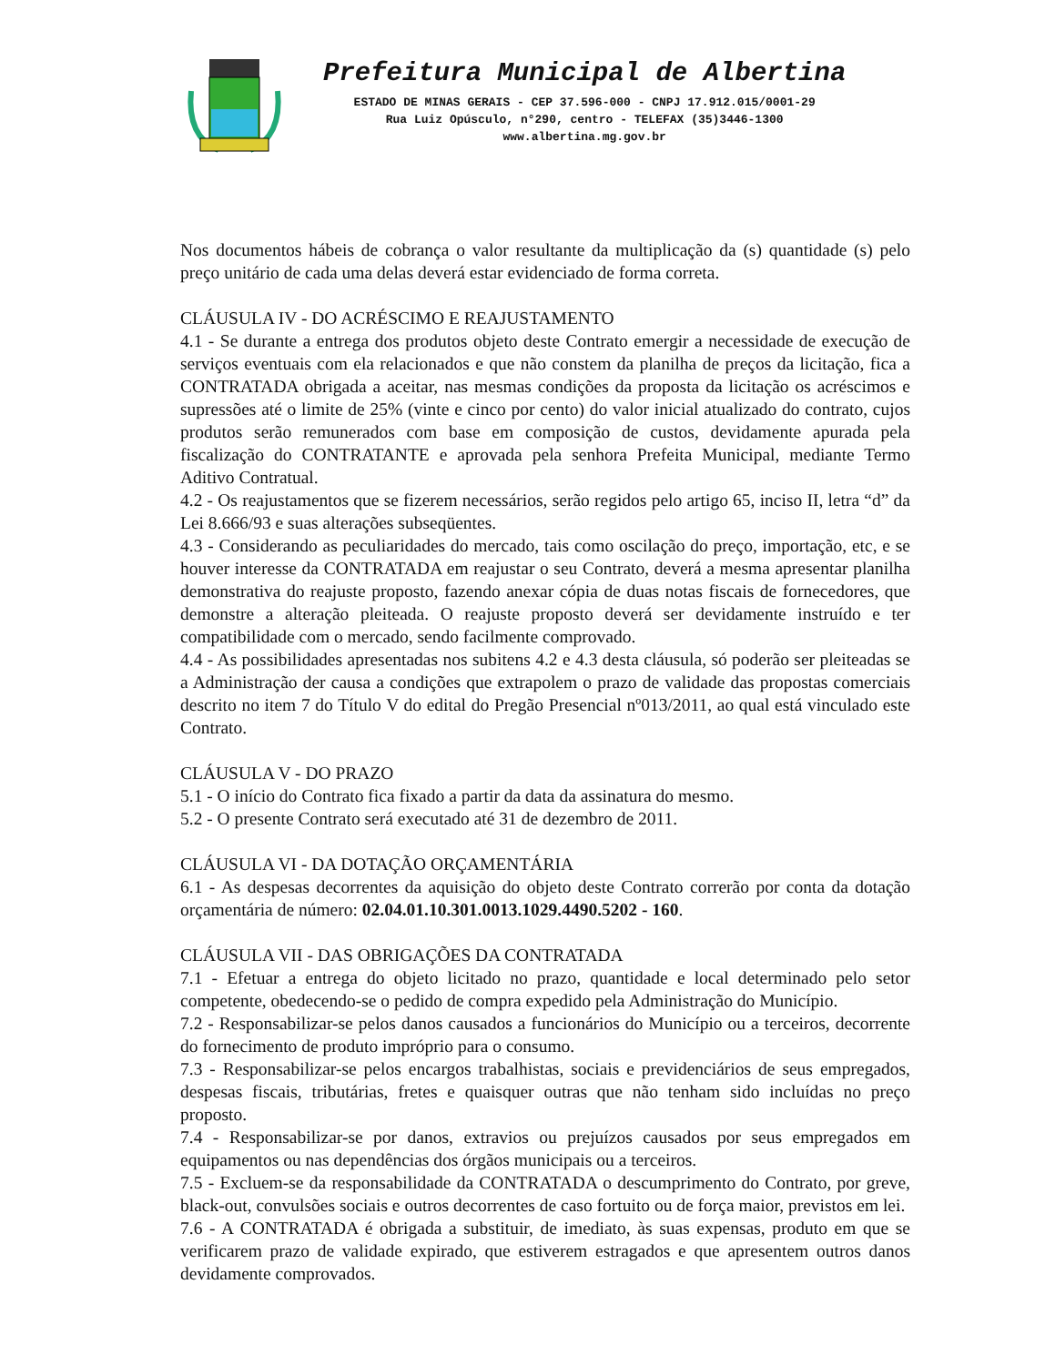Prefeitura Municipal de Albertina
ESTADO DE MINAS GERAIS - CEP 37.596-000 - CNPJ 17.912.015/0001-29
Rua Luiz Opúsculo, n°290, centro - TELEFAX (35)3446-1300
www.albertina.mg.gov.br
Nos documentos hábeis de cobrança o valor resultante da multiplicação da (s) quantidade (s) pelo preço unitário de cada uma delas deverá estar evidenciado de forma correta.
CLÁUSULA IV - DO ACRÉSCIMO E REAJUSTAMENTO
4.1 - Se durante a entrega dos produtos objeto deste Contrato emergir a necessidade de execução de serviços eventuais com ela relacionados e que não constem da planilha de preços da licitação, fica a CONTRATADA obrigada a aceitar, nas mesmas condições da proposta da licitação os acréscimos e supressões até o limite de 25% (vinte e cinco por cento) do valor inicial atualizado do contrato, cujos produtos serão remunerados com base em composição de custos, devidamente apurada pela fiscalização do CONTRATANTE e aprovada pela senhora Prefeita Municipal, mediante Termo Aditivo Contratual.
4.2 - Os reajustamentos que se fizerem necessários, serão regidos pelo artigo 65, inciso II, letra “d” da Lei 8.666/93 e suas alterações subseqüentes.
4.3 - Considerando as peculiaridades do mercado, tais como oscilação do preço, importação, etc, e se houver interesse da CONTRATADA em reajustar o seu Contrato, deverá a mesma apresentar planilha demonstrativa do reajuste proposto, fazendo anexar cópia de duas notas fiscais de fornecedores, que demonstre a alteração pleiteada. O reajuste proposto deverá ser devidamente instruído e ter compatibilidade com o mercado, sendo facilmente comprovado.
4.4 - As possibilidades apresentadas nos subitens 4.2 e 4.3 desta cláusula, só poderão ser pleiteadas se a Administração der causa a condições que extrapolem o prazo de validade das propostas comerciais descrito no item 7 do Título V do edital do Pregão Presencial nº013/2011, ao qual está vinculado este Contrato.
CLÁUSULA V - DO PRAZO
5.1 - O início do Contrato fica fixado a partir da data da assinatura do mesmo.
5.2 - O presente Contrato será executado até 31 de dezembro de 2011.
CLÁUSULA VI - DA DOTAÇÃO ORÇAMENTÁRIA
6.1 - As despesas decorrentes da aquisição do objeto deste Contrato correrão por conta da dotação orçamentária de número: 02.04.01.10.301.0013.1029.4490.5202 - 160.
CLÁUSULA VII - DAS OBRIGAÇÕES DA CONTRATADA
7.1 - Efetuar a entrega do objeto licitado no prazo, quantidade e local determinado pelo setor competente, obedecendo-se o pedido de compra expedido pela Administração do Município.
7.2 - Responsabilizar-se pelos danos causados a funcionários do Município ou a terceiros, decorrente do fornecimento de produto impróprio para o consumo.
7.3 - Responsabilizar-se pelos encargos trabalhistas, sociais e previdenciários de seus empregados, despesas fiscais, tributárias, fretes e quaisquer outras que não tenham sido incluídas no preço proposto.
7.4 - Responsabilizar-se por danos, extravios ou prejuízos causados por seus empregados em equipamentos ou nas dependências dos órgãos municipais ou a terceiros.
7.5 - Excluem-se da responsabilidade da CONTRATADA o descumprimento do Contrato, por greve, black-out, convulsões sociais e outros decorrentes de caso fortuito ou de força maior, previstos em lei.
7.6 - A CONTRATADA é obrigada a substituir, de imediato, às suas expensas, produto em que se verificarem prazo de validade expirado, que estiverem estragados e que apresentem outros danos devidamente comprovados.